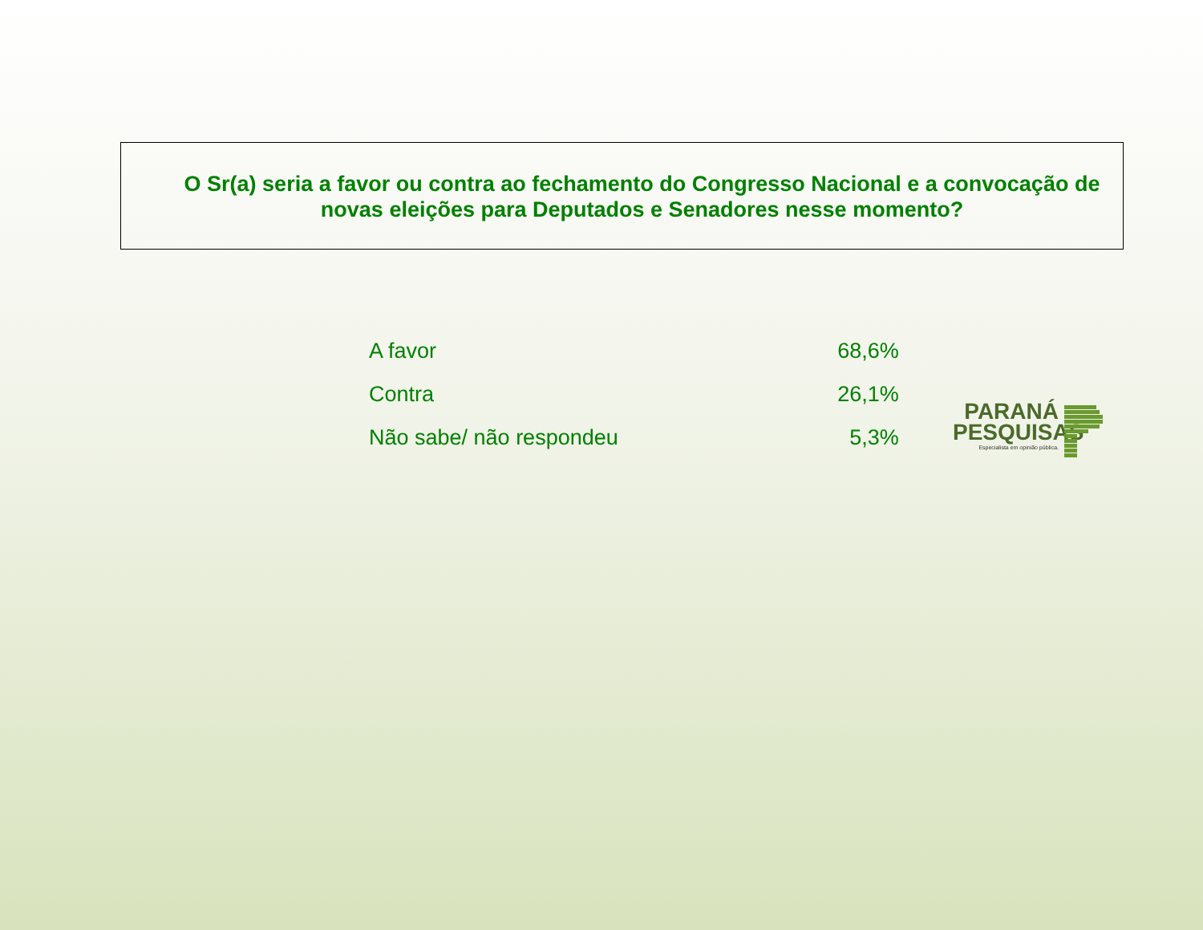O Sr(a) seria a favor ou contra ao fechamento do Congresso Nacional e a convocação de novas eleições para Deputados e Senadores nesse momento?
| A favor | 68,6% |
| Contra | 26,1% |
| Não sabe/ não respondeu | 5,3% |
PARANÁ
PESQUISAS
Especialista em opinião pública.